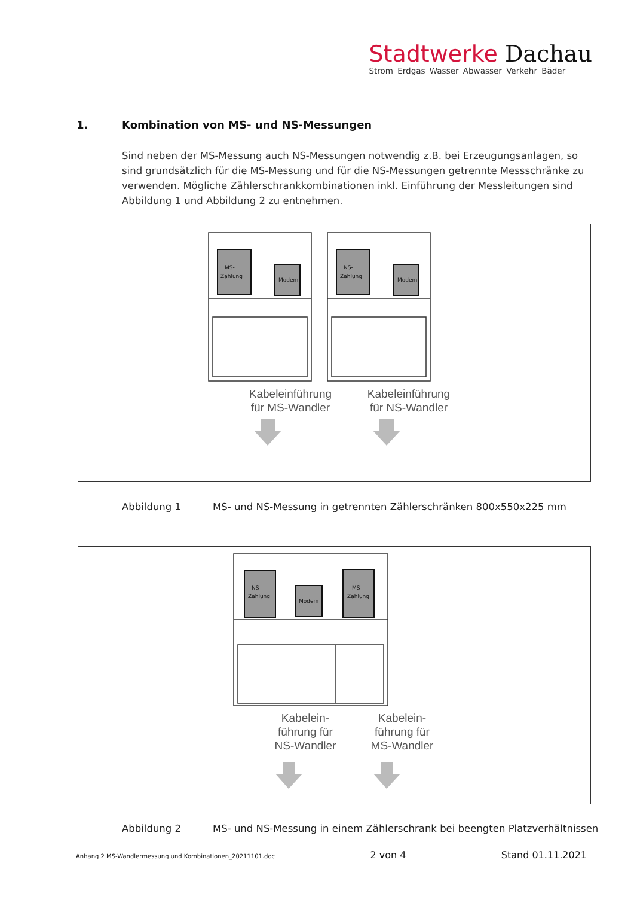Stadtwerke Dachau
Strom Erdgas Wasser Abwasser Verkehr Bäder
1. Kombination von MS- und NS-Messungen
Sind neben der MS-Messung auch NS-Messungen notwendig z.B. bei Erzeugungsanlagen, so sind grundsätzlich für die MS-Messung und für die NS-Messungen getrennte Messschränke zu verwenden. Mögliche Zählerschrankkombinationen inkl. Einführung der Messleitungen sind Abbildung 1 und Abbildung 2 zu entnehmen.
MS-
Zählung
Modem
NS-
Zählung
Modem
Kabeleinführung für MS-Wandler
Kabeleinführung für NS-Wandler
Abbildung 1 MS- und NS-Messung in getrennten Zählerschränken 800x550x225 mm
NS-
Zählung
Modem
MS-
Zählung
Kabelein-führung für NS-Wandler
Kabelein-führung für MS-Wandler
Abbildung 2 MS- und NS-Messung in einem Zählerschrank bei beengten Platzverhältnissen
Anhang 2 MS-Wandlermessung und Kombinationen_20211101.doc 2 von 4 Stand 01.11.2021